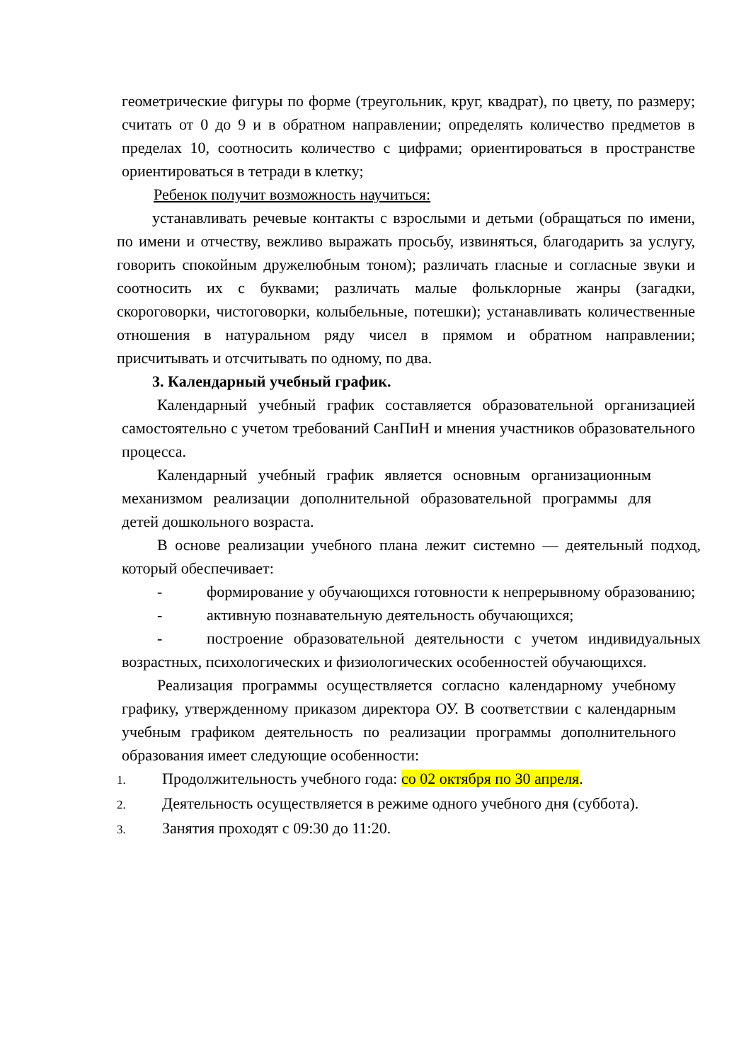геометрические фигуры по форме (треугольник, круг, квадрат), по цвету, по размеру; считать от 0 до 9 и в обратном направлении; определять количество предметов в пределах 10, соотносить количество с цифрами; ориентироваться в пространстве ориентироваться в тетради в клетку;
Ребенок получит возможность научиться:
устанавливать речевые контакты с взрослыми и детьми (обращаться по имени, по имени и отчеству, вежливо выражать просьбу, извиняться, благодарить за услугу, говорить спокойным дружелюбным тоном); различать гласные и согласные звуки и соотносить их с буквами; различать малые фольклорные жанры (загадки, скороговорки, чистоговорки, колыбельные, потешки); устанавливать количественные отношения в натуральном ряду чисел в прямом и обратном направлении; присчитывать и отсчитывать по одному, по два.
3. Календарный учебный график.
Календарный учебный график составляется образовательной организацией самостоятельно с учетом требований СанПиН и мнения участников образовательного процесса.
Календарный учебный график является основным организационным механизмом реализации дополнительной образовательной программы для детей дошкольного возраста.
В основе реализации учебного плана лежит системно — деятельный подход, который обеспечивает:
- формирование у обучающихся готовности к непрерывному образованию;
- активную познавательную деятельность обучающихся;
- построение образовательной деятельности с учетом индивидуальных возрастных, психологических и физиологических особенностей обучающихся.
Реализация программы осуществляется согласно календарному учебному графику, утвержденному приказом директора ОУ. В соответствии с календарным учебным графиком деятельность по реализации программы дополнительного образования имеет следующие особенности:
1. Продолжительность учебного года: со 02 октября по 30 апреля.
2. Деятельность осуществляется в режиме одного учебного дня (суббота).
3. Занятия проходят с 09:30 до 11:20.